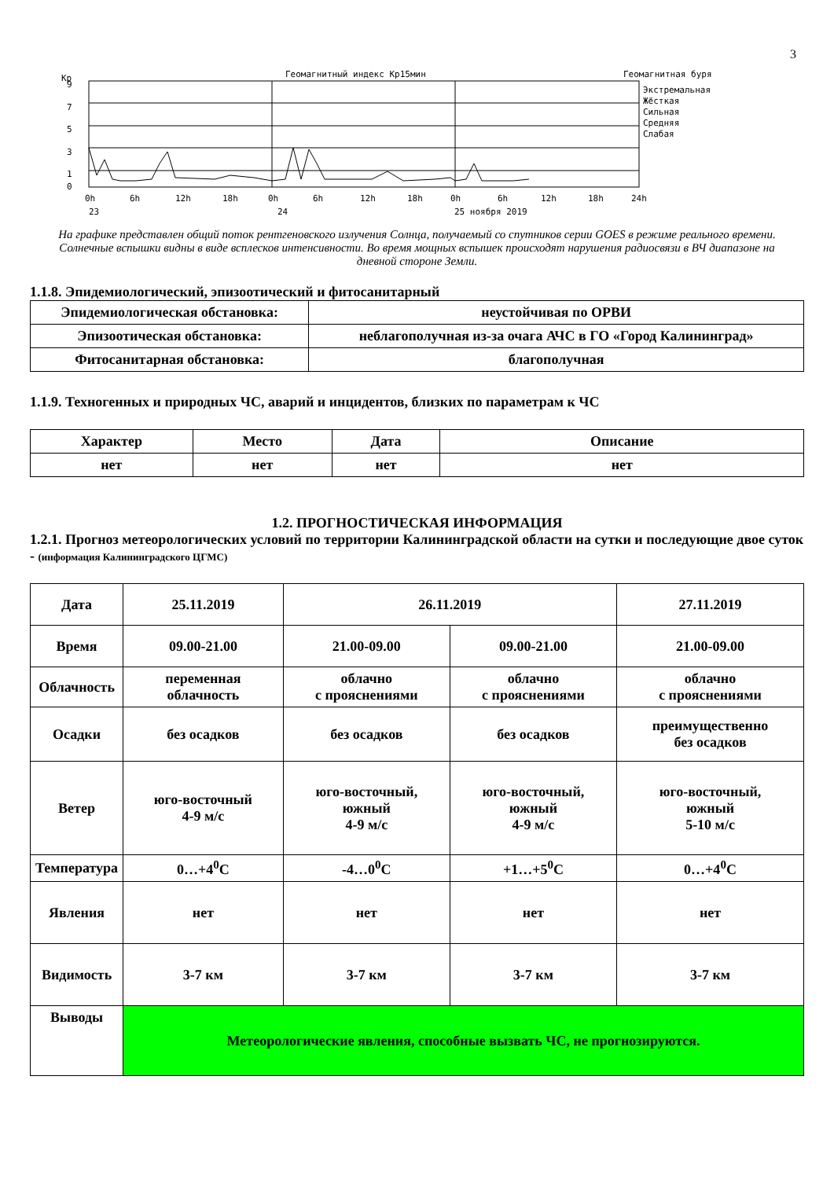3
Kp
Геомагнитный индекс Kp15мин
Геомагнитная буря
9
7
5
3
1
0
Экстремальная
Жёсткая
Сильная
Средняя
Слабая
0h
6h
12h
18h
0h
6h
12h
18h
0h
6h
12h
18h
24h
23
24
25 ноября 2019
На графике представлен общий поток рентгеновского излучения Солнца, получаемый со спутников серии GOES в режиме реального времени. Солнечные вспышки видны в виде всплесков интенсивности. Во время мощных вспышек происходят нарушения радиосвязи в ВЧ диапазоне на дневной стороне Земли.
1.1.8. Эпидемиологический, эпизоотический и фитосанитарный
| Эпидемиологическая обстановка: | неустойчивая по ОРВИ |
| Эпизоотическая обстановка: | неблагополучная из-за очага АЧС в ГО «Город Калининград» |
| Фитосанитарная обстановка: | благополучная |
1.1.9. Техногенных и природных ЧС, аварий и инцидентов, близких по параметрам к ЧС
| Характер | Место | Дата | Описание |
| --- | --- | --- | --- |
| нет | нет | нет | нет |
1.2. ПРОГНОСТИЧЕСКАЯ ИНФОРМАЦИЯ
1.2.1. Прогноз метеорологических условий по территории Калининградской области на сутки и последующие двое суток - (информация Калининградского ЦГМС)
| Дата | 25.11.2019 | 26.11.2019 | | 27.11.2019 |
| Время | 09.00-21.00 | 21.00-09.00 | 09.00-21.00 | 21.00-09.00 |
| Облачность | переменная облачность | облачно с прояснениями | облачно с прояснениями | облачно с прояснениями |
| Осадки | без осадков | без осадков | без осадков | преимущественно без осадков |
| Ветер | юго-восточный 4-9 м/с | юго-восточный, южный 4-9 м/с | юго-восточный, южный 4-9 м/с | юго-восточный, южный 5-10 м/с |
| Температура | 0…+4<sup>0</sup>С | -4…0<sup>0</sup>С | +1…+5<sup>0</sup>С | 0…+4<sup>0</sup>С |
| Явления | нет | нет | нет | нет |
| Видимость | 3-7 км | 3-7 км | 3-7 км | 3-7 км |
| Выводы | Метеорологические явления, способные вызвать ЧС, не прогнозируются. | | | |